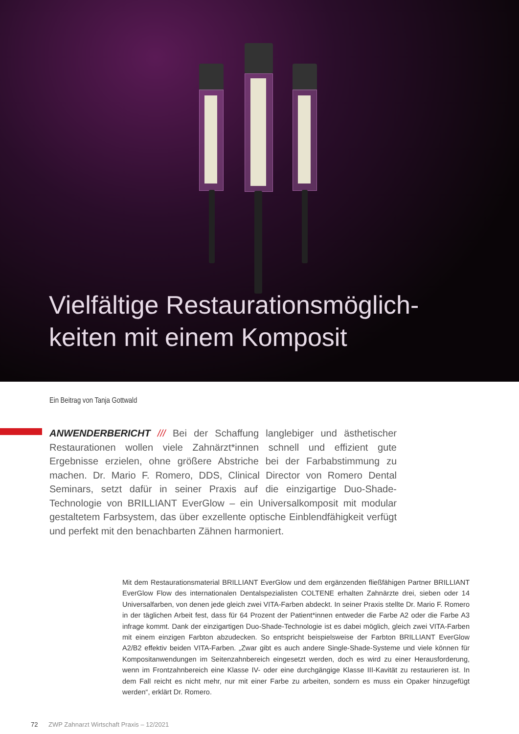Vielfältige Restaurationsmöglich-
keiten mit einem Komposit
Ein Beitrag von Tanja Gottwald
ANWENDERBERICHT /// Bei der Schaffung langlebiger und ästhetischer Restaurationen wollen viele Zahnärzt*innen schnell und effizient gute Ergebnisse erzielen, ohne größere Abstriche bei der Farbabstimmung zu machen. Dr. Mario F. Romero, DDS, Clinical Director von Romero Dental Seminars, setzt dafür in seiner Praxis auf die einzigartige Duo-Shade-Technologie von BRILLIANT EverGlow – ein Universalkomposit mit modular gestaltetem Farbsystem, das über exzellente optische Einblendfähigkeit verfügt und perfekt mit den benachbarten Zähnen harmoniert.
Mit dem Restaurationsmaterial BRILLIANT EverGlow und dem ergänzenden fließfähigen Partner BRILLIANT EverGlow Flow des internationalen Dentalspezialisten COLTENE erhalten Zahnärzte drei, sieben oder 14 Universalfarben, von denen jede gleich zwei VITA-Farben abdeckt. In seiner Praxis stellte Dr. Mario F. Romero in der täglichen Arbeit fest, dass für 64 Prozent der Patient*innen entweder die Farbe A2 oder die Farbe A3 infrage kommt. Dank der einzigartigen Duo-Shade-Technologie ist es dabei möglich, gleich zwei VITA-Farben mit einem einzigen Farbton abzudecken. So entspricht beispielsweise der Farbton BRILLIANT EverGlow A2/B2 effektiv beiden VITA-Farben. „Zwar gibt es auch andere Single-Shade-Systeme und viele können für Kompositanwendungen im Seitenzahnbereich eingesetzt werden, doch es wird zu einer Herausforderung, wenn im Frontzahnbereich eine Klasse IV- oder eine durchgängige Klasse III-Kavität zu restaurieren ist. In dem Fall reicht es nicht mehr, nur mit einer Farbe zu arbeiten, sondern es muss ein Opaker hinzugefügt werden“, erklärt Dr. Romero.
72 ZWP Zahnarzt Wirtschaft Praxis – 12/2021